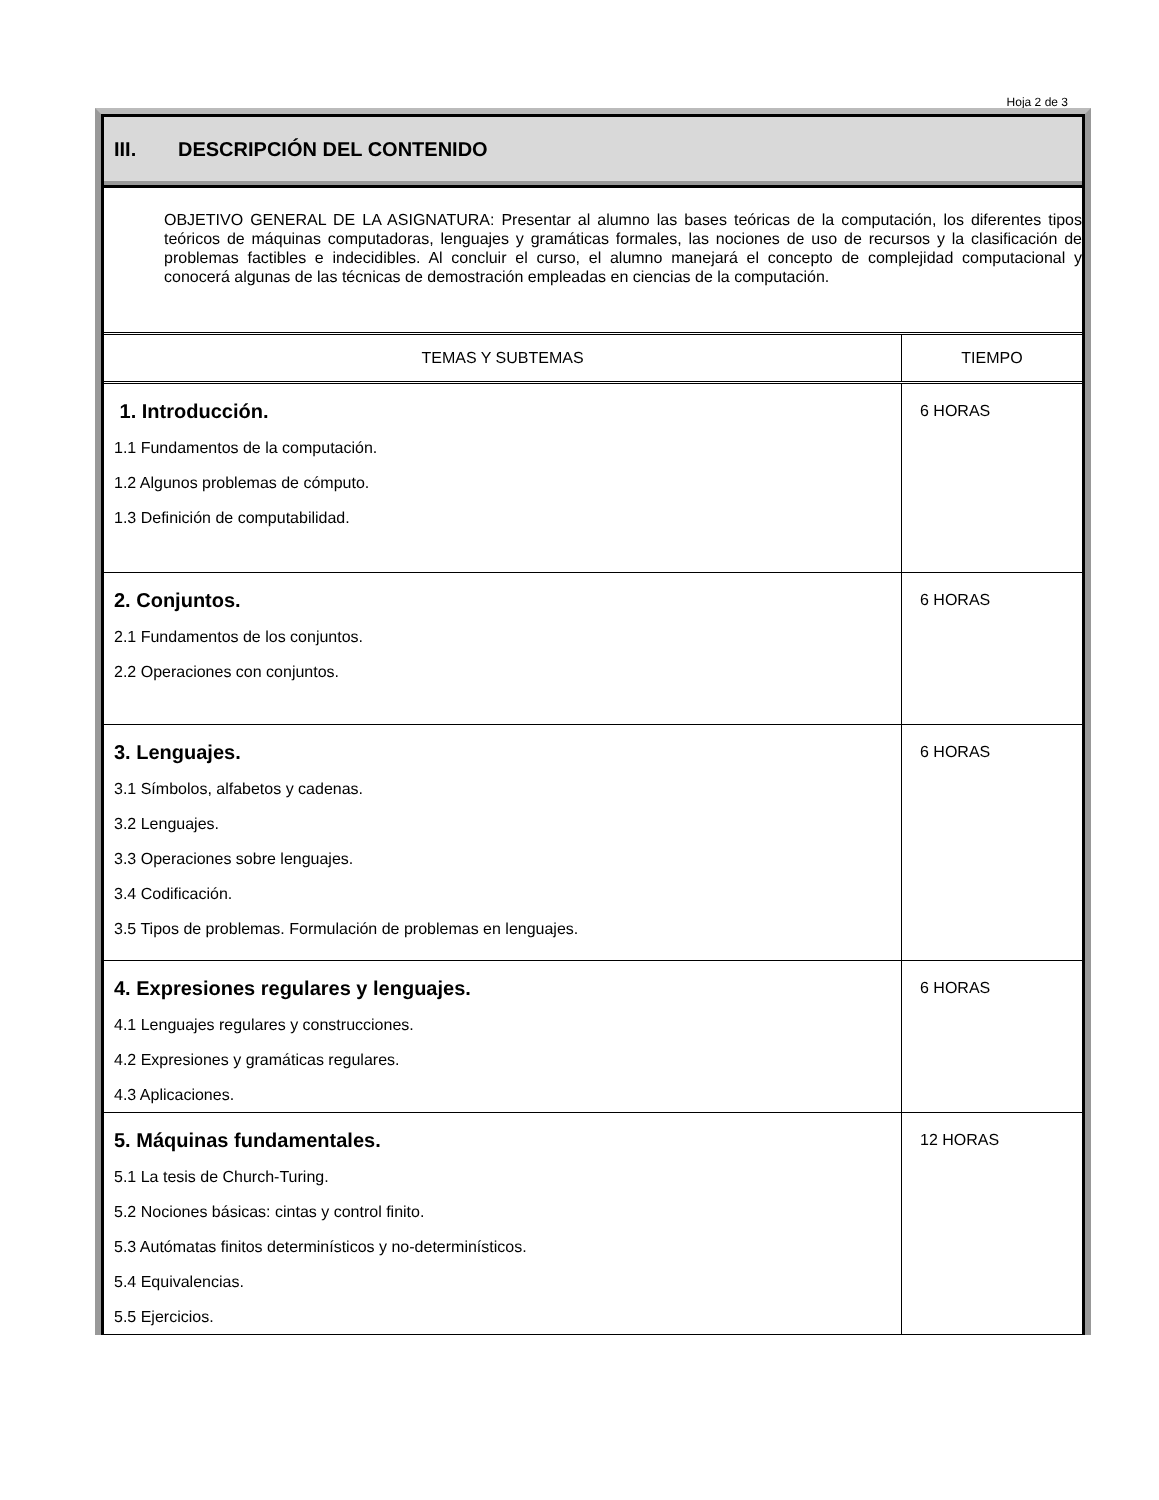Hoja 2 de 3
III. DESCRIPCIÓN DEL CONTENIDO
OBJETIVO GENERAL DE LA ASIGNATURA: Presentar al alumno las bases teóricas de la computación, los diferentes tipos teóricos de máquinas computadoras, lenguajes y gramáticas formales, las nociones de uso de recursos y la clasificación de problemas factibles e indecidibles. Al concluir el curso, el alumno manejará el concepto de complejidad computacional y conocerá algunas de las técnicas de demostración empleadas en ciencias de la computación.
| TEMAS Y SUBTEMAS | TIEMPO |
| --- | --- |
| 1. Introducción. 1.1 Fundamentos de la computación. 1.2 Algunos problemas de cómputo. 1.3 Definición de computabilidad. | 6 HORAS |
| 2. Conjuntos. 2.1 Fundamentos de los conjuntos. 2.2 Operaciones con conjuntos. | 6 HORAS |
| 3. Lenguajes. 3.1 Símbolos, alfabetos y cadenas. 3.2 Lenguajes. 3.3 Operaciones sobre lenguajes. 3.4 Codificación. 3.5 Tipos de problemas. Formulación de problemas en lenguajes. | 6 HORAS |
| 4. Expresiones regulares y lenguajes. 4.1 Lenguajes regulares y construcciones. 4.2 Expresiones y gramáticas regulares. 4.3 Aplicaciones. | 6 HORAS |
| 5. Máquinas fundamentales. 5.1 La tesis de Church-Turing. 5.2 Nociones básicas: cintas y control finito. 5.3 Autómatas finitos determinísticos y no-determinísticos. 5.4 Equivalencias. 5.5 Ejercicios. | 12 HORAS |